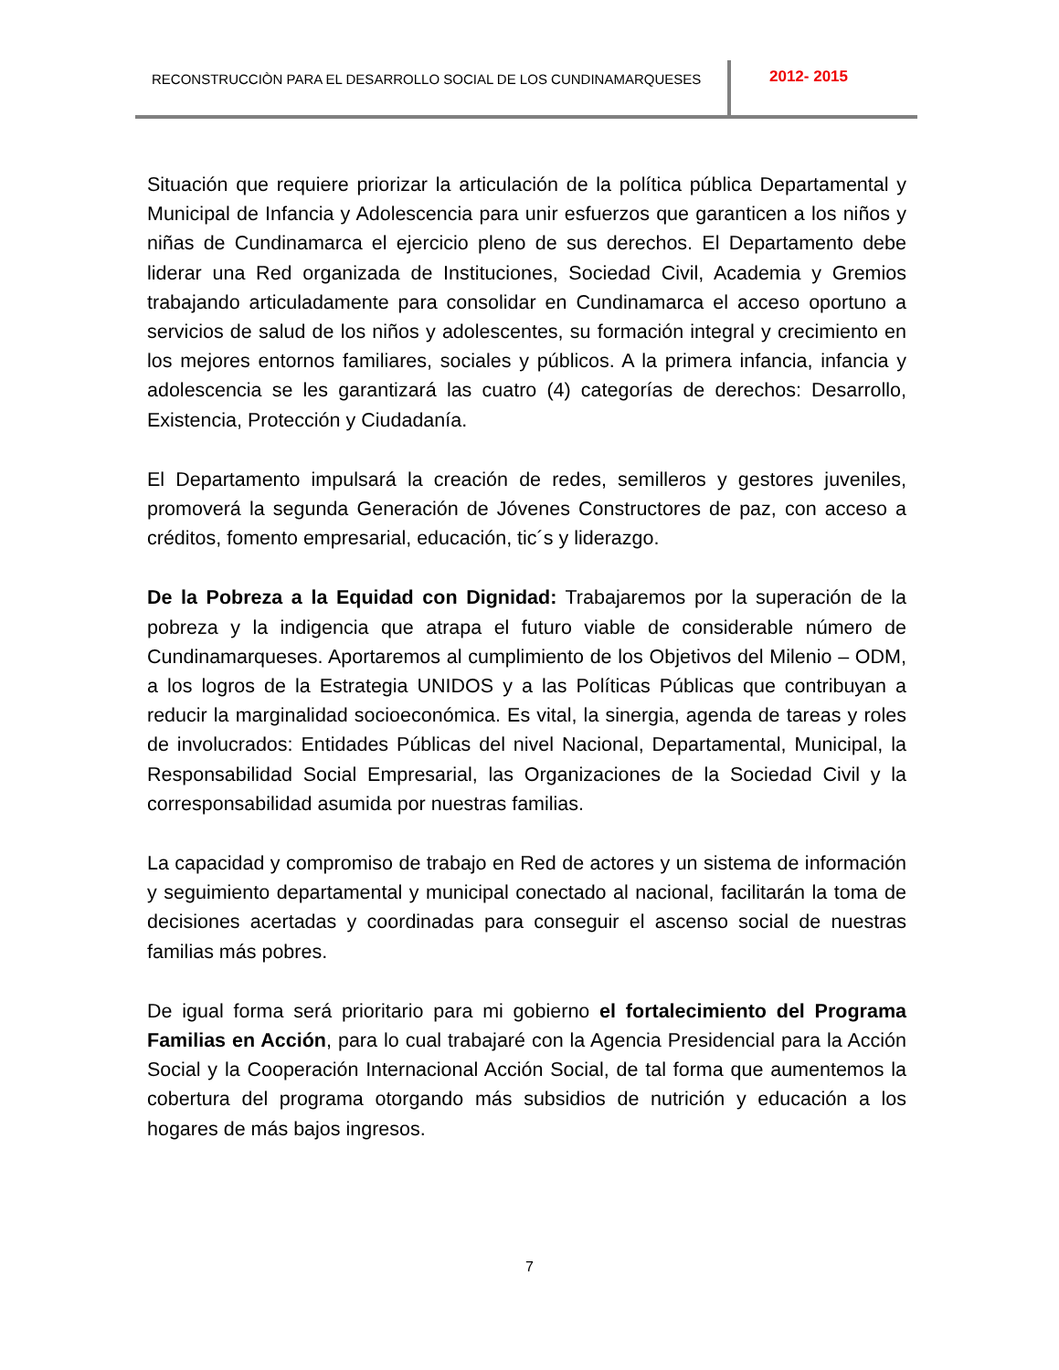RECONSTRUCCIÒN PARA EL DESARROLLO SOCIAL DE LOS CUNDINAMARQUESES
2012- 2015
Situación que requiere priorizar la articulación de la política pública Departamental y Municipal de Infancia y Adolescencia para unir esfuerzos que garanticen a los niños y niñas de Cundinamarca el ejercicio pleno de sus derechos. El Departamento debe liderar una Red organizada de Instituciones, Sociedad Civil, Academia y Gremios trabajando articuladamente para consolidar en Cundinamarca el acceso oportuno a servicios de salud de los niños y adolescentes, su formación integral y crecimiento en los mejores entornos familiares, sociales y públicos. A la primera infancia, infancia y adolescencia se les garantizará las cuatro (4) categorías de derechos: Desarrollo, Existencia, Protección y Ciudadanía.
El Departamento impulsará la creación de redes, semilleros y gestores juveniles, promoverá la segunda Generación de Jóvenes Constructores de paz, con acceso a créditos, fomento empresarial, educación, tic´s y liderazgo.
De la Pobreza a la Equidad con Dignidad: Trabajaremos por la superación de la pobreza y la indigencia que atrapa el futuro viable de considerable número de Cundinamarqueses. Aportaremos al cumplimiento de los Objetivos del Milenio – ODM, a los logros de la Estrategia UNIDOS y a las Políticas Públicas que contribuyan a reducir la marginalidad socioeconómica. Es vital, la sinergia, agenda de tareas y roles de involucrados: Entidades Públicas del nivel Nacional, Departamental, Municipal, la Responsabilidad Social Empresarial, las Organizaciones de la Sociedad Civil y la corresponsabilidad asumida por nuestras familias.
La capacidad y compromiso de trabajo en Red de actores y un sistema de información y seguimiento departamental y municipal conectado al nacional, facilitarán la toma de decisiones acertadas y coordinadas para conseguir el ascenso social de nuestras familias más pobres.
De igual forma será prioritario para mi gobierno el fortalecimiento del Programa Familias en Acción, para lo cual trabajaré con la Agencia Presidencial para la Acción Social y la Cooperación Internacional Acción Social, de tal forma que aumentemos la cobertura del programa otorgando más subsidios de nutrición y educación a los hogares de más bajos ingresos.
7